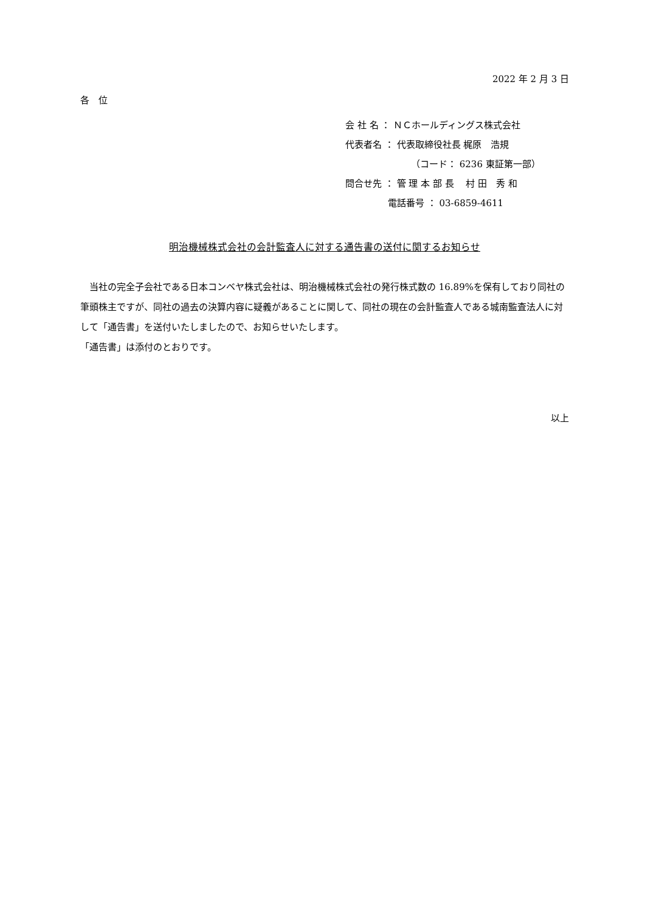2022 年 2 月 3 日
各　位
会 社 名 ： ＮＣホールディングス株式会社
代表者名 ： 代表取締役社長 梶原　浩規
（コード： 6236 東証第一部）
問合せ先 ： 管 理 本 部 長　 村 田　秀 和
電話番号 ： 03-6859-4611
明治機械株式会社の会計監査人に対する通告書の送付に関するお知らせ
　当社の完全子会社である日本コンベヤ株式会社は、明治機械株式会社の発行株式数の 16.89%を保有しており同社の筆頭株主ですが、同社の過去の決算内容に疑義があることに関して、同社の現在の会計監査人である城南監査法人に対して「通告書」を送付いたしましたので、お知らせいたします。
「通告書」は添付のとおりです。
以上